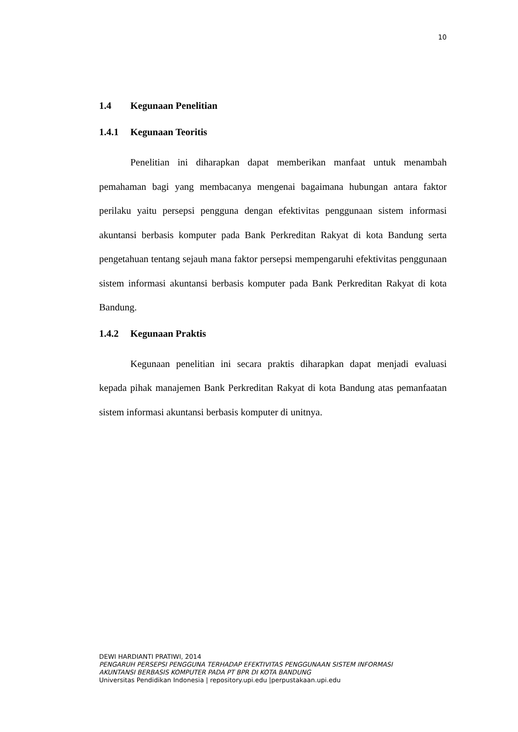10
1.4 Kegunaan Penelitian
1.4.1 Kegunaan Teoritis
Penelitian ini diharapkan dapat memberikan manfaat untuk menambah pemahaman bagi yang membacanya mengenai bagaimana hubungan antara faktor perilaku yaitu persepsi pengguna dengan efektivitas penggunaan sistem informasi akuntansi berbasis komputer pada Bank Perkreditan Rakyat di kota Bandung serta pengetahuan tentang sejauh mana faktor persepsi mempengaruhi efektivitas penggunaan sistem informasi akuntansi berbasis komputer pada Bank Perkreditan Rakyat di kota Bandung.
1.4.2 Kegunaan Praktis
Kegunaan penelitian ini secara praktis diharapkan dapat menjadi evaluasi kepada pihak manajemen Bank Perkreditan Rakyat di kota Bandung atas pemanfaatan sistem informasi akuntansi berbasis komputer di unitnya.
DEWI HARDIANTI PRATIWI, 2014
PENGARUH PERSEPSI PENGGUNA TERHADAP EFEKTIVITAS PENGGUNAAN SISTEM INFORMASI
AKUNTANSI BERBASIS KOMPUTER PADA PT BPR DI KOTA BANDUNG
Universitas Pendidikan Indonesia | repository.upi.edu |perpustakaan.upi.edu